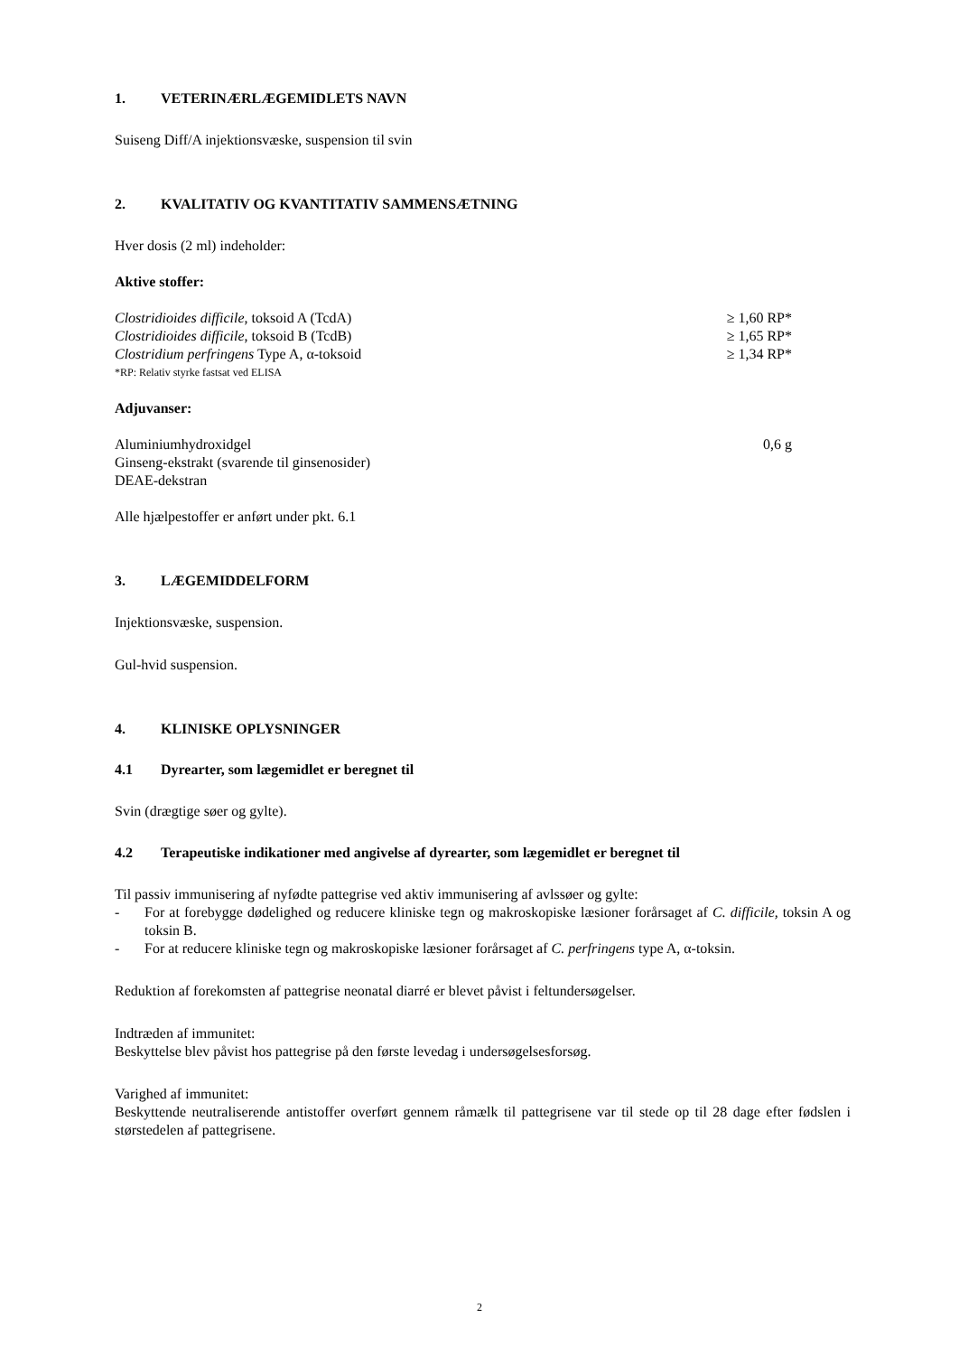1. VETERINÆRLÆGEMIDLETS NAVN
Suiseng Diff/A injektionsvæske, suspension til svin
2. KVALITATIV OG KVANTITATIV SAMMENSÆTNING
Hver dosis (2 ml) indeholder:
Aktive stoffer:
| Clostridioides difficile , toksoid A (TcdA) | ≥ 1,60 RP* |
| Clostridioides difficile , toksoid B (TcdB) | ≥ 1,65 RP* |
| Clostridium perfringens Type A, α-toksoid | ≥ 1,34 RP* |
| *RP: Relativ styrke fastsat ved ELISA | |
Adjuvanser:
| Aluminiumhydroxidgel | 0,6 g |
| Ginseng-ekstrakt (svarende til ginsenosider) | |
| DEAE-dekstran | |
Alle hjælpestoffer er anført under pkt. 6.1
3. LÆGEMIDDELFORM
Injektionsvæske, suspension.
Gul-hvid suspension.
4. KLINISKE OPLYSNINGER
4.1 Dyrearter, som lægemidlet er beregnet til
Svin (drægtige søer og gylte).
4.2 Terapeutiske indikationer med angivelse af dyrearter, som lægemidlet er beregnet til
Til passiv immunisering af nyfødte pattegrise ved aktiv immunisering af avlssøer og gylte:
- For at forebygge dødelighed og reducere kliniske tegn og makroskopiske læsioner forårsaget af C. difficile, toksin A og toksin B.
- For at reducere kliniske tegn og makroskopiske læsioner forårsaget af C. perfringens type A, α-toksin.
Reduktion af forekomsten af pattegrise neonatal diarré er blevet påvist i feltundersøgelser.
Indtræden af immunitet:
Beskyttelse blev påvist hos pattegrise på den første levedag i undersøgelsesforsøg.
Varighed af immunitet:
Beskyttende neutraliserende antistoffer overført gennem råmælk til pattegrisene var til stede op til 28 dage efter fødslen i størstedelen af pattegrisene.
2